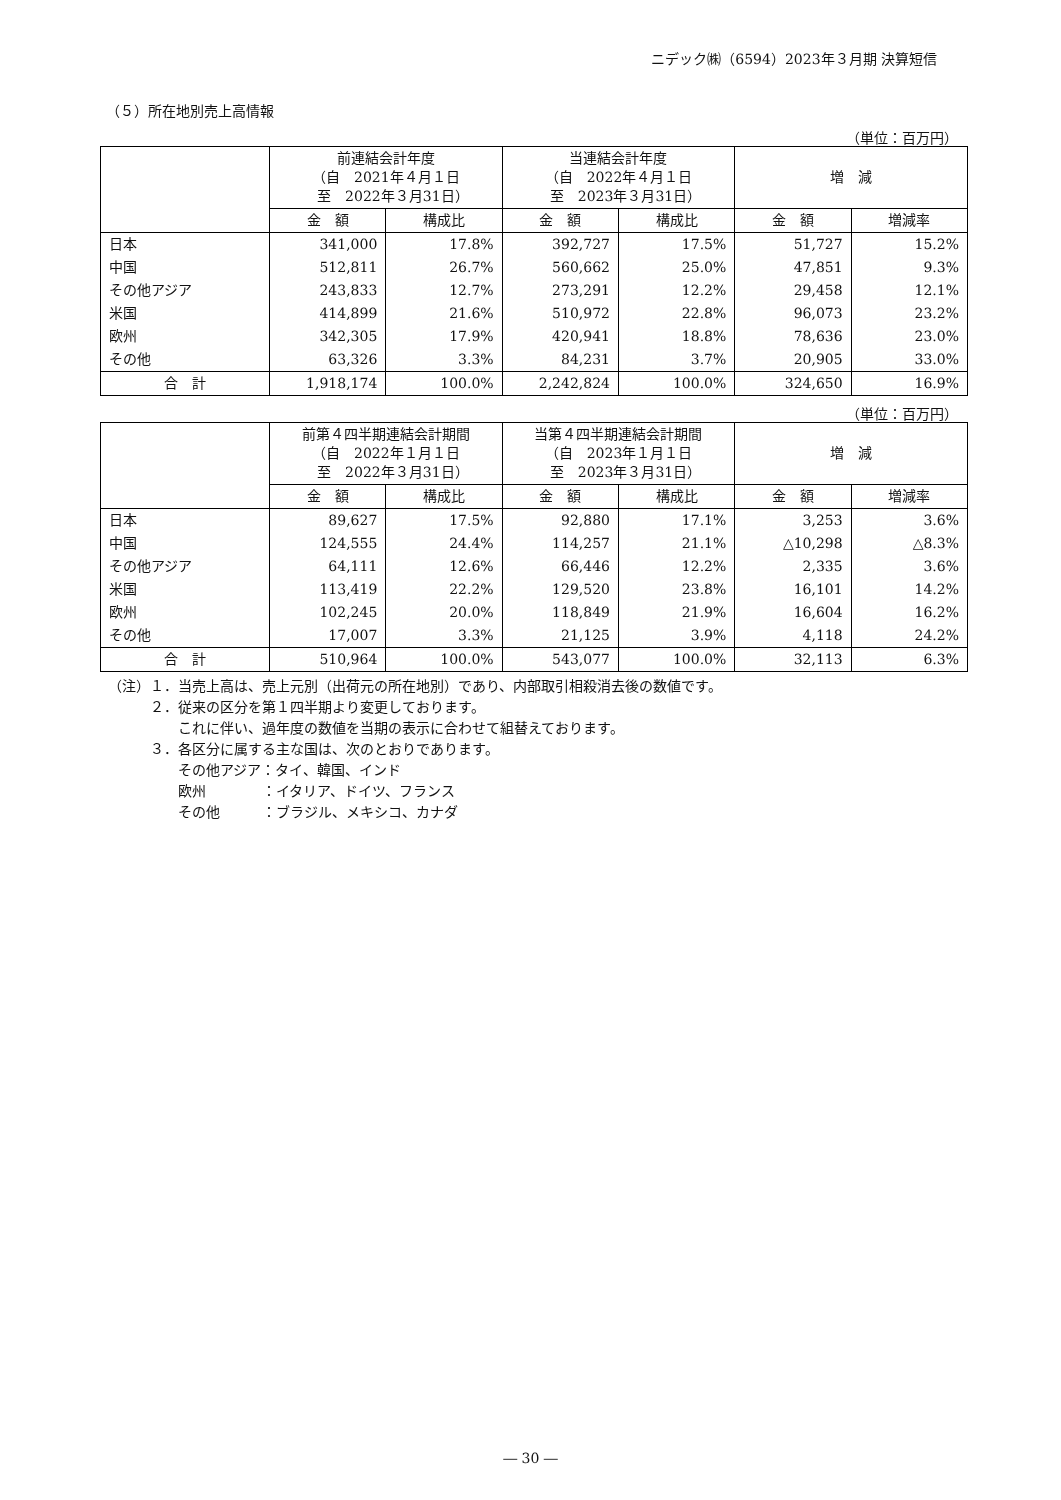ニデック㈱（6594）2023年３月期 決算短信
（５）所在地別売上高情報
（単位：百万円）
| | 前連結会計年度 （自 2021年４月１日 至 2022年３月31日） | | 当連結会計年度 （自 2022年４月１日 至 2023年３月31日） | | 増 減 | |
| --- | --- | --- | --- | --- | --- | --- |
| | 金 額 | 構成比 | 金 額 | 構成比 | 金 額 | 増減率 |
| 日本 | 341,000 | 17.8% | 392,727 | 17.5% | 51,727 | 15.2% |
| 中国 | 512,811 | 26.7% | 560,662 | 25.0% | 47,851 | 9.3% |
| その他アジア | 243,833 | 12.7% | 273,291 | 12.2% | 29,458 | 12.1% |
| 米国 | 414,899 | 21.6% | 510,972 | 22.8% | 96,073 | 23.2% |
| 欧州 | 342,305 | 17.9% | 420,941 | 18.8% | 78,636 | 23.0% |
| その他 | 63,326 | 3.3% | 84,231 | 3.7% | 20,905 | 33.0% |
| 合 計 | 1,918,174 | 100.0% | 2,242,824 | 100.0% | 324,650 | 16.9% |
（単位：百万円）
| | 前第４四半期連結会計期間 （自 2022年１月１日 至 2022年３月31日） | | 当第４四半期連結会計期間 （自 2023年１月１日 至 2023年３月31日） | | 増 減 | |
| --- | --- | --- | --- | --- | --- | --- |
| | 金 額 | 構成比 | 金 額 | 構成比 | 金 額 | 増減率 |
| 日本 | 89,627 | 17.5% | 92,880 | 17.1% | 3,253 | 3.6% |
| 中国 | 124,555 | 24.4% | 114,257 | 21.1% | △10,298 | △8.3% |
| その他アジア | 64,111 | 12.6% | 66,446 | 12.2% | 2,335 | 3.6% |
| 米国 | 113,419 | 22.2% | 129,520 | 23.8% | 16,101 | 14.2% |
| 欧州 | 102,245 | 20.0% | 118,849 | 21.9% | 16,604 | 16.2% |
| その他 | 17,007 | 3.3% | 21,125 | 3.9% | 4,118 | 24.2% |
| 合 計 | 510,964 | 100.0% | 543,077 | 100.0% | 32,113 | 6.3% |
（注）１．当売上高は、売上元別（出荷元の所在地別）であり、内部取引相殺消去後の数値です。
　　　２．従来の区分を第１四半期より変更しております。
　　　　　これに伴い、過年度の数値を当期の表示に合わせて組替えております。
　　　３．各区分に属する主な国は、次のとおりであります。
　　　　　その他アジア：タイ、韓国、インド
　　　　　欧州　　　　：イタリア、ドイツ、フランス
　　　　　その他　　　：ブラジル、メキシコ、カナダ
― 30 ―